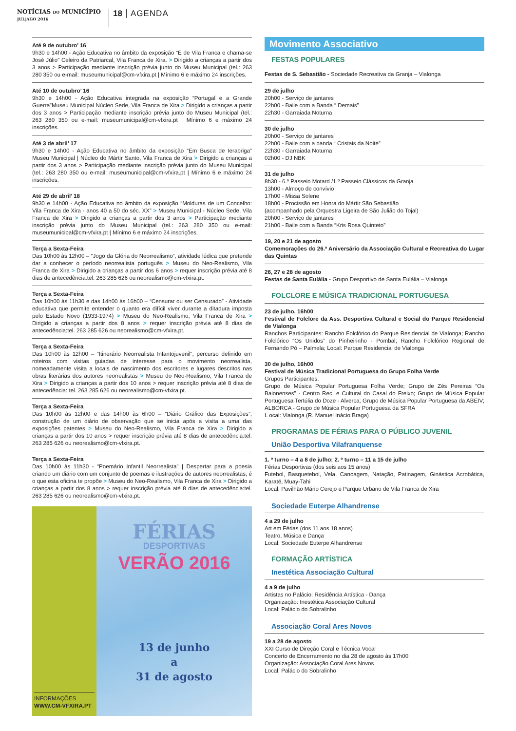NOTÍCIAS DO MUNICÍPIO
JUL|AGO 2016
18 AGENDA
Até 9 de outubro’ 16
9h30 e 14h00 - Ação Educativa no âmbito da exposição “É de Vila Franca e chama-se José Júlio” Celeiro da Patriarcal, Vila Franca de Xira. > Dirigido a crianças a partir dos 3 anos > Participação mediante inscrição prévia junto do Museu Municipal (tel.: 263 280 350 ou e-mail: museumunicipal@cm-vfxira.pt | Mínimo 6 e máximo 24 inscrições.
Até 10 de outubro’ 16
9h30 e 14h00 - Ação Educativa integrada na exposição “Portugal e a Grande Guerra”Museu Municipal Núcleo Sede, Vila Franca de Xira > Dirigido a crianças a partir dos 3 anos > Participação mediante inscrição prévia junto do Museu Municipal (tel.: 263 280 350 ou e-mail: museumunicipal@cm-vfxira.pt | Mínimo 6 e máximo 24 inscrições.
Até 3 de abril’ 17
9h30 e 14h00 - Ação Educativa no âmbito da exposição “Em Busca de Ierabriga” Museu Municipal | Núcleo do Mártir Santo, Vila Franca de Xira > Dirigido a crianças a partir dos 3 anos > Participação mediante inscrição prévia junto do Museu Municipal (tel.: 263 280 350 ou e-mail: museumunicipal@cm-vfxira.pt | Mínimo 6 e máximo 24 inscrições.
Até 29 de abril’ 18
9h30 e 14h00 - Ação Educativa no âmbito da exposição “Molduras de um Concelho: Vila Franca de Xira - anos 40 a 50 do séc. XX” > Museu Municipal - Núcleo Sede, Vila Franca de Xira > Dirigido a crianças a partir dos 3 anos > Participação mediante inscrição prévia junto do Museu Municipal (tel.: 263 280 350 ou e-mail: museumunicipal@cm-vfxira.pt | Mínimo 6 e máximo 24 inscrições.
Terça a Sexta-Feira
Das 10h00 às 12h00 – “Jogo da Glória do Neorrealismo”, atividade lúdica que pretende dar a conhecer o período neorrealista português > Museu do Neo-Realismo, Vila Franca de Xira > Dirigido a crianças a partir dos 6 anos > requer inscrição prévia até 8 dias de antecedência:tel. 263 285 626 ou neorealismo@cm-vfxira.pt.
Terça a Sexta-Feira
Das 10h00 às 11h30 e das 14h00 às 16h00 – “Censurar ou ser Censurado” - Atividade educativa que permite entender o quanto era difícil viver durante a ditadura imposta pelo Estado Novo (1933-1974) > Museu do Neo-Realismo, Vila Franca de Xira > Dirigido a crianças a partir dos 8 anos > requer inscrição prévia até 8 dias de antecedência:tel. 263 285 626 ou neorealismo@cm-vfxira.pt.
Terça a Sexta-Feira
Das 10h00 às 12h00 – “Itinerário Neorrealista Infantojuvenil”, percurso definido em roteiros com visitas guiadas de interesse para o movimento neorrealista, nomeadamente visita a locais de nascimento dos escritores e lugares descritos nas obras literárias dos autores neorrealistas > Museu do Neo-Realismo, Vila Franca de Xira > Dirigido a crianças a partir dos 10 anos > requer inscrição prévia até 8 dias de antecedência: tel. 263 285 626 ou neorealismo@cm-vfxira.pt.
Terça a Sexta-Feira
Das 10h00 às 12h00 e das 14h00 às 6h00 – “Diário Gráfico das Exposições”, construção de um diário de observação que se inicia após a visita a uma das exposições patentes > Museu do Neo-Realismo, Vila Franca de Xira > Dirigido a crianças a partir dos 10 anos > requer inscrição prévia até 8 dias de antecedência:tel. 263 285 626 ou neorealismo@cm-vfxira.pt.
Terça a Sexta-Feira
Das 10h00 às 11h30 - “Poemário Infantil Neorrealista” | Despertar para a poesia criando um diário com um conjunto de poemas e ilustrações de autores neorrealistas, é o que esta oficina te propõe > Museu do Neo-Realismo, Vila Franca de Xira > Dirigido a crianças a partir dos 8 anos > requer inscrição prévia até 8 dias de antecedência:tel. 263 285 626 ou neorealismo@cm-vfxira.pt.
INFORMAÇÕES
WWW.CM-VFXIRA.PT
FÉRIAS
DESPORTIVAS
VERÃO 2016
13 de junho
a
31 de agosto
Movimento Associativo
FESTAS POPULARES
Festas de S. Sebastião - Sociedade Recreativa da Granja – Vialonga
29 de julho
20h00 - Serviço de jantares
22h00 - Baile com a Banda “ Demais”
22h30 - Garraiada Noturna
30 de julho
20h00 - Serviço de jantares
22h00 - Baile com a banda “ Cristais da Noite”
22h30 - Garraiada Noturna
02h00 - DJ NBK
31 de julho
8h30 - 6.º Passeio Motard /1.º Passeio Clássicos da Granja
13h00 - Almoço de convívio
17h00 - Missa Solene
18h00 - Procissão em Honra do Mártir São Sebastião
(acompanhado pela Orquestra Ligeira de São Julião do Tojal)
20h00 - Serviço de jantares
21h00 - Baile com a Banda “Kris Rosa Quinteto”
19, 20 e 21 de agosto
Comemorações do 26.º Aniversário da Associação Cultural e Recreativa do Lugar das Quintas
26, 27 e 28 de agosto
Festas de Santa Eulália - Grupo Desportivo de Santa Eulália – Vialonga
FOLCLORE E MÚSICA TRADICIONAL PORTUGUESA
23 de julho, 16h00
Festival de Folclore da Ass. Desportiva Cultural e Social do Parque Residencial de Vialonga
Ranchos Participantes: Rancho Folclórico do Parque Residencial de Vialonga; Rancho Folclórico “Os Unidos” do Pinheirinho - Pombal; Rancho Folclórico Regional de Fernando Pó – Palmela; Local: Parque Residencial de Vialonga
30 de julho, 16h00
Festival de Música Tradicional Portuguesa do Grupo Folha Verde
Grupos Participantes:
Grupo de Música Popular Portuguesa Folha Verde; Grupo de Zés Pereiras “Os Baionenses” - Centro Rec. e Cultural do Casal do Freixo; Grupo de Música Popular Portuguesa Tertúlia do Doze - Alverca; Grupo de Música Popular Portuguesa da ABEIV; ALBORCA - Grupo de Música Popular Portuguesa da SFRA
L ocal: Vialonga (R. Manuel Inácio Braga)
PROGRAMAS DE FÉRIAS PARA O PÚBLICO JUVENIL
União Desportiva Vilafranquense
1. º turno – 4 a 8 de julho; 2. º turno – 11 a 15 de julho
Férias Desportivas (dos seis aos 15 anos)
Futebol, Basquetebol, Vela, Canoagem, Natação, Patinagem, Ginástica Acrobática, Karaté, Muay-Tahi
Local: Pavilhão Mário Cerejo e Parque Urbano de Vila Franca de Xira
Sociedade Euterpe Alhandrense
4 a 29 de julho
Art em Férias (dos 11 aos 18 anos)
Teatro, Música e Dança
Local: Sociedade Euterpe Alhandrense
FORMAÇÃO ARTÍSTICA
Inestética Associação Cultural
4 a 9 de julho
Artistas no Palácio: Residência Artística - Dança
Organização: Inestética Associação Cultural
Local: Palácio do Sobralinho
Associação Coral Ares Novos
19 a 28 de agosto
XXI Curso de Direção Coral e Técnica Vocal
Concerto de Encerramento no dia 28 de agosto às 17h00
Organização: Associação Coral Ares Novos
Local: Palácio do Sobralinho